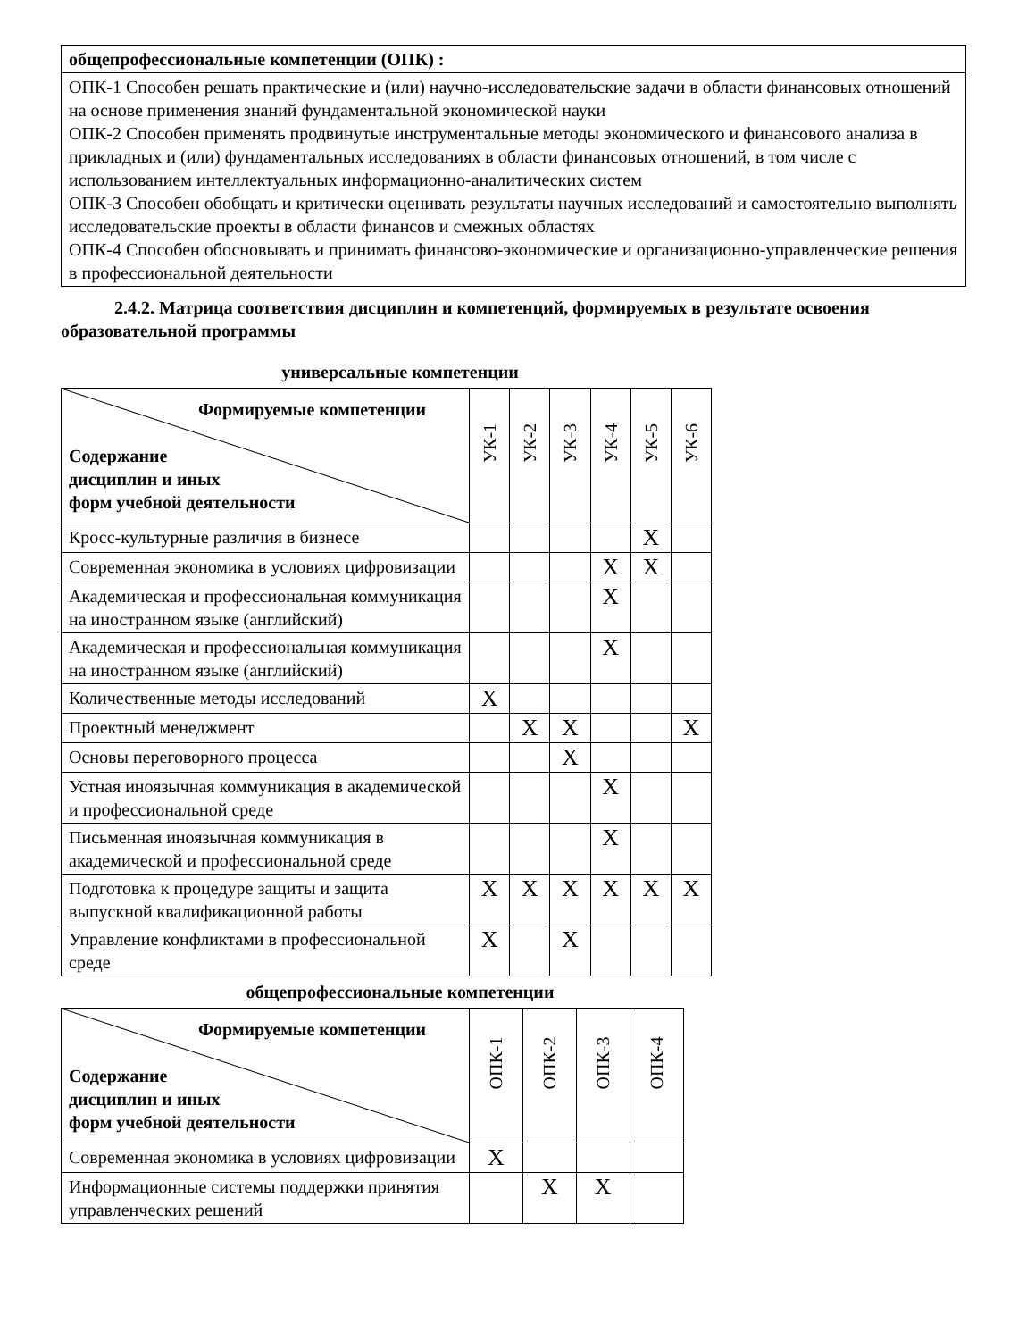| общепрофессиональные компетенции (ОПК) : |
| ОПК-1 Способен решать практические и (или) научно-исследовательские задачи в области финансовых отношений на основе применения знаний фундаментальной экономической науки ОПК-2 Способен применять продвинутые инструментальные методы экономического и финансового анализа в прикладных и (или) фундаментальных исследованиях в области финансовых отношений, в том числе с использованием интеллектуальных информационно-аналитических систем ОПК-3 Способен обобщать и критически оценивать результаты научных исследований и самостоятельно выполнять исследовательские проекты в области финансов и смежных областях ОПК-4 Способен обосновывать и принимать финансово-экономические и организационно-управленческие решения в профессиональной деятельности |
2.4.2. Матрица соответствия дисциплин и компетенций, формируемых в результате освоения образовательной программы
универсальные компетенции
| Формируемые компетенции Содержание дисциплин и иных форм учебной деятельности | УК-1 | УК-2 | УК-3 | УК-4 | УК-5 | УК-6 |
| Кросс-культурные различия в бизнесе | | | | | X | |
| Современная экономика в условиях цифровизации | | | | X | X | |
| Академическая и профессиональная коммуникация на иностранном языке (английский) | | | | X | | |
| Академическая и профессиональная коммуникация на иностранном языке (английский) | | | | X | | |
| Количественные методы исследований | X | | | | | |
| Проектный менеджмент | | X | X | | | X |
| Основы переговорного процесса | | | X | | | |
| Устная иноязычная коммуникация в академической и профессиональной среде | | | | X | | |
| Письменная иноязычная коммуникация в академической и профессиональной среде | | | | X | | |
| Подготовка к процедуре защиты и защита выпускной квалификационной работы | X | X | X | X | X | X |
| Управление конфликтами в профессиональной среде | X | | X | | | |
общепрофессиональные компетенции
| Формируемые компетенции Содержание дисциплин и иных форм учебной деятельности | ОПК-1 | ОПК-2 | ОПК-3 | ОПК-4 |
| Современная экономика в условиях цифровизации | X | | | |
| Информационные системы поддержки принятия управленческих решений | | X | X | |